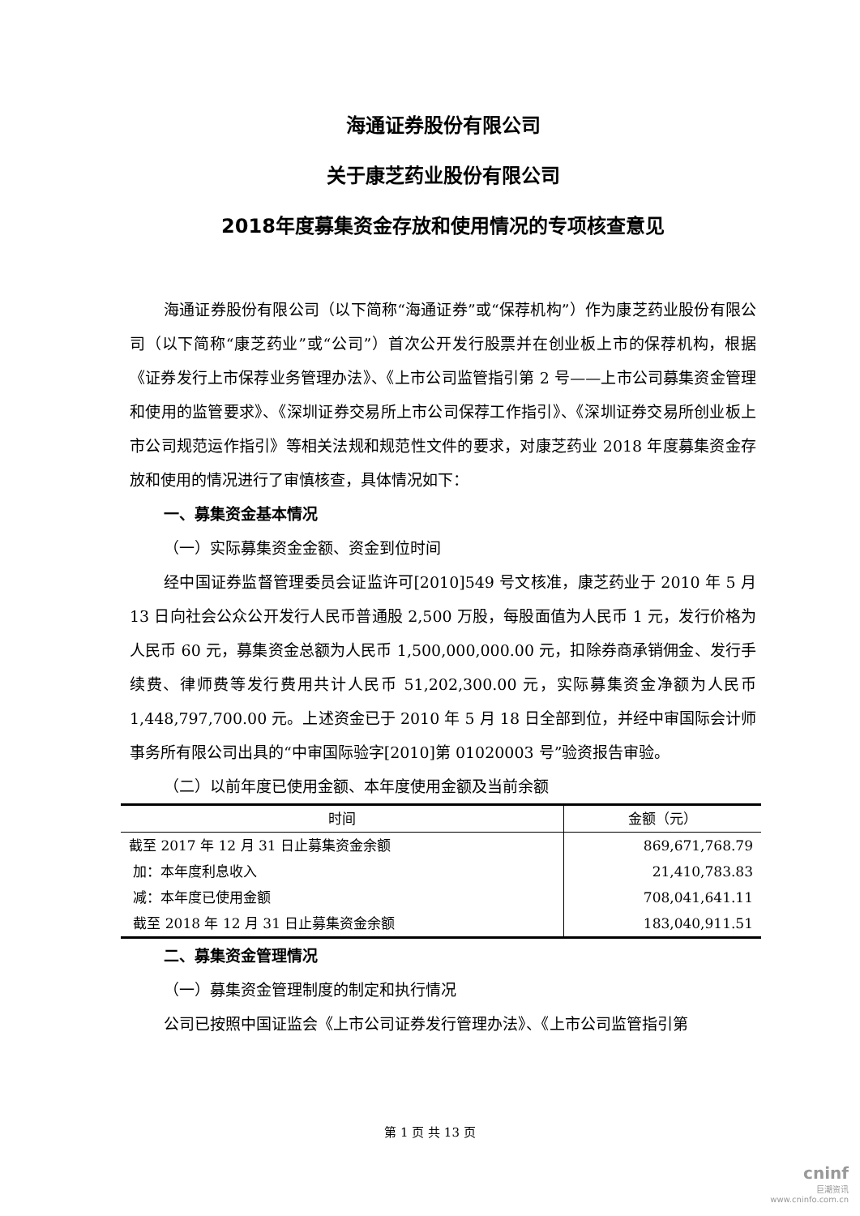海通证券股份有限公司
关于康芝药业股份有限公司
2018年度募集资金存放和使用情况的专项核查意见
海通证券股份有限公司（以下简称“海通证券”或“保荐机构”）作为康芝药业股份有限公司（以下简称“康芝药业”或“公司”）首次公开发行股票并在创业板上市的保荐机构，根据《证券发行上市保荐业务管理办法》、《上市公司监管指引第 2 号——上市公司募集资金管理和使用的监管要求》、《深圳证券交易所上市公司保荐工作指引》、《深圳证券交易所创业板上市公司规范运作指引》等相关法规和规范性文件的要求，对康芝药业 2018 年度募集资金存放和使用的情况进行了审慎核查，具体情况如下：
一、募集资金基本情况
（一）实际募集资金金额、资金到位时间
经中国证券监督管理委员会证监许可[2010]549 号文核准，康芝药业于 2010 年 5 月 13 日向社会公众公开发行人民币普通股 2,500 万股，每股面值为人民币 1 元，发行价格为人民币 60 元，募集资金总额为人民币 1,500,000,000.00 元，扣除券商承销佣金、发行手续费、律师费等发行费用共计人民币 51,202,300.00 元，实际募集资金净额为人民币 1,448,797,700.00 元。上述资金已于 2010 年 5 月 18 日全部到位，并经中审国际会计师事务所有限公司出具的“中审国际验字[2010]第 01020003 号”验资报告审验。
（二）以前年度已使用金额、本年度使用金额及当前余额
| 时间 | 金额（元） |
| --- | --- |
| 截至 2017 年 12 月 31 日止募集资金余额 | 869,671,768.79 |
| 加：本年度利息收入 | 21,410,783.83 |
| 减：本年度已使用金额 | 708,041,641.11 |
| 截至 2018 年 12 月 31 日止募集资金余额 | 183,040,911.51 |
二、募集资金管理情况
（一）募集资金管理制度的制定和执行情况
公司已按照中国证监会《上市公司证券发行管理办法》、《上市公司监管指引第
第 1 页 共 13 页
cninf
巨潮资讯
www.cninfo.com.cn